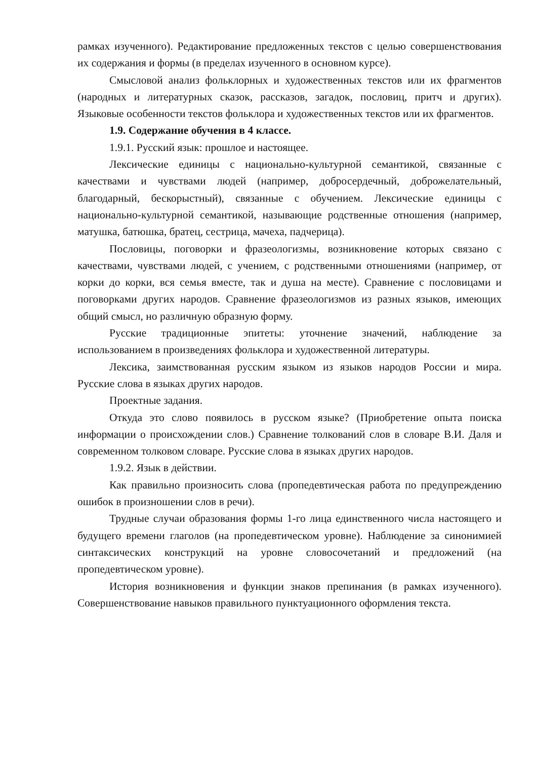рамках изученного). Редактирование предложенных текстов с целью совершенствования их содержания и формы (в пределах изученного в основном курсе).
Смысловой анализ фольклорных и художественных текстов или их фрагментов (народных и литературных сказок, рассказов, загадок, пословиц, притч и других). Языковые особенности текстов фольклора и художественных текстов или их фрагментов.
1.9. Содержание обучения в 4 классе.
1.9.1. Русский язык: прошлое и настоящее.
Лексические единицы с национально-культурной семантикой, связанные с качествами и чувствами людей (например, добросердечный, доброжелательный, благодарный, бескорыстный), связанные с обучением. Лексические единицы с национально-культурной семантикой, называющие родственные отношения (например, матушка, батюшка, братец, сестрица, мачеха, падчерица).
Пословицы, поговорки и фразеологизмы, возникновение которых связано с качествами, чувствами людей, с учением, с родственными отношениями (например, от корки до корки, вся семья вместе, так и душа на месте). Сравнение с пословицами и поговорками других народов. Сравнение фразеологизмов из разных языков, имеющих общий смысл, но различную образную форму.
Русские традиционные эпитеты: уточнение значений, наблюдение за использованием в произведениях фольклора и художественной литературы.
Лексика, заимствованная русским языком из языков народов России и мира. Русские слова в языках других народов.
Проектные задания.
Откуда это слово появилось в русском языке? (Приобретение опыта поиска информации о происхождении слов.) Сравнение толкований слов в словаре В.И. Даля и современном толковом словаре. Русские слова в языках других народов.
1.9.2. Язык в действии.
Как правильно произносить слова (пропедевтическая работа по предупреждению ошибок в произношении слов в речи).
Трудные случаи образования формы 1-го лица единственного числа настоящего и будущего времени глаголов (на пропедевтическом уровне). Наблюдение за синонимией синтаксических конструкций на уровне словосочетаний и предложений (на пропедевтическом уровне).
История возникновения и функции знаков препинания (в рамках изученного). Совершенствование навыков правильного пунктуационного оформления текста.